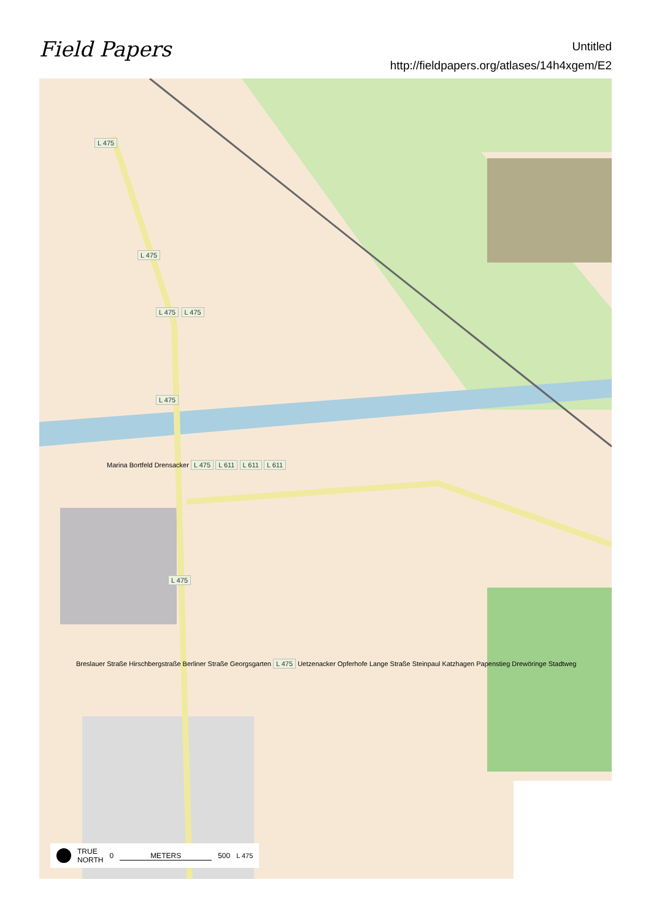Field Papers
Untitled
http://fieldpapers.org/atlases/14h4xgem/E2
L 475
L 475
L 475 L 475
L 475
Marina Bortfeld Drensacker L 475 L 611 L 611 L 611
L 475
Breslauer Straße Hirschbergstraße Berliner Straße Georgsgarten L 475 Uetzenacker Opferhofe Lange Straße Steinpaul Katzhagen Papenstieg Drewöringe Stadtweg
TRUE
NORTH 0 METERS 500 L 475